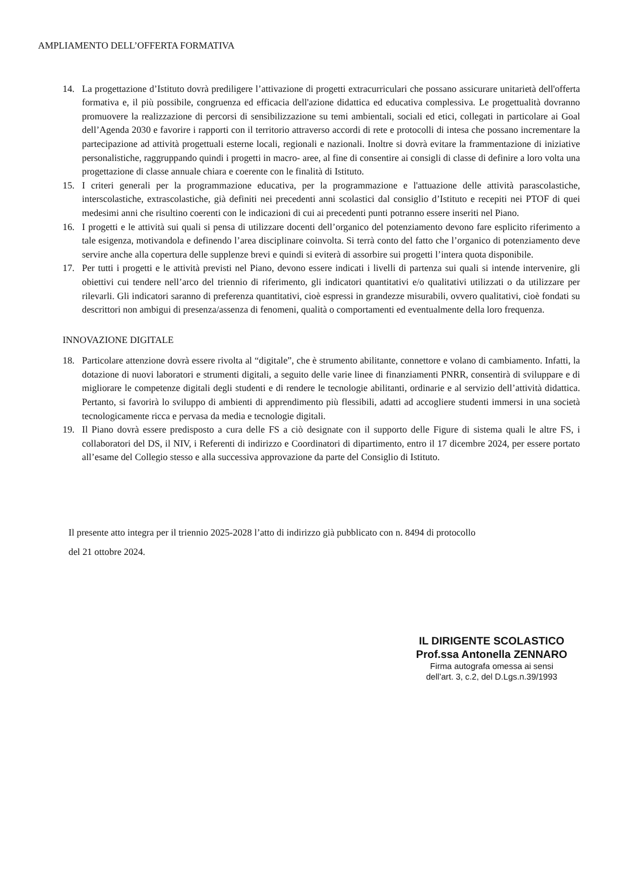AMPLIAMENTO DELL’OFFERTA FORMATIVA
14. La progettazione d’Istituto dovrà prediligere l’attivazione di progetti extracurriculari che possano assicurare unitarietà dell'offerta formativa e, il più possibile, congruenza ed efficacia dell'azione didattica ed educativa complessiva. Le progettualità dovranno promuovere la realizzazione di percorsi di sensibilizzazione su temi ambientali, sociali ed etici, collegati in particolare ai Goal dell’Agenda 2030 e favorire i rapporti con il territorio attraverso accordi di rete e protocolli di intesa che possano incrementare la partecipazione ad attività progettuali esterne locali, regionali e nazionali. Inoltre si dovrà evitare la frammentazione di iniziative personalistiche, raggruppando quindi i progetti in macro- aree, al fine di consentire ai consigli di classe di definire a loro volta una progettazione di classe annuale chiara e coerente con le finalità di Istituto.
15. I criteri generali per la programmazione educativa, per la programmazione e l'attuazione delle attività parascolastiche, interscolastiche, extrascolastiche, già definiti nei precedenti anni scolastici dal consiglio d’Istituto e recepiti nei PTOF di quei medesimi anni che risultino coerenti con le indicazioni di cui ai precedenti punti potranno essere inseriti nel Piano.
16. I progetti e le attività sui quali si pensa di utilizzare docenti dell’organico del potenziamento devono fare esplicito riferimento a tale esigenza, motivandola e definendo l’area disciplinare coinvolta. Si terrà conto del fatto che l’organico di potenziamento deve servire anche alla copertura delle supplenze brevi e quindi si eviterà di assorbire sui progetti l’intera quota disponibile.
17. Per tutti i progetti e le attività previsti nel Piano, devono essere indicati i livelli di partenza sui quali si intende intervenire, gli obiettivi cui tendere nell’arco del triennio di riferimento, gli indicatori quantitativi e/o qualitativi utilizzati o da utilizzare per rilevarli. Gli indicatori saranno di preferenza quantitativi, cioè espressi in grandezze misurabili, ovvero qualitativi, cioè fondati su descrittori non ambigui di presenza/assenza di fenomeni, qualità o comportamenti ed eventualmente della loro frequenza.
INNOVAZIONE DIGITALE
18. Particolare attenzione dovrà essere rivolta al “digitale”, che è strumento abilitante, connettore e volano di cambiamento. Infatti, la dotazione di nuovi laboratori e strumenti digitali, a seguito delle varie linee di finanziamenti PNRR, consentirà di sviluppare e di migliorare le competenze digitali degli studenti e di rendere le tecnologie abilitanti, ordinarie e al servizio dell’attività didattica. Pertanto, si favorirà lo sviluppo di ambienti di apprendimento più flessibili, adatti ad accogliere studenti immersi in una società tecnologicamente ricca e pervasa da media e tecnologie digitali.
19. Il Piano dovrà essere predisposto a cura delle FS a ciò designate con il supporto delle Figure di sistema quali le altre FS, i collaboratori del DS, il NIV, i Referenti di indirizzo e Coordinatori di dipartimento, entro il 17 dicembre 2024, per essere portato all’esame del Collegio stesso e alla successiva approvazione da parte del Consiglio di Istituto.
Il presente atto integra per il triennio 2025-2028 l’atto di indirizzo già pubblicato con n. 8494 di protocollo
del 21 ottobre 2024.
IL DIRIGENTE SCOLASTICO
Prof.ssa Antonella ZENNARO
Firma autografa omessa ai sensi
dell’art. 3, c.2, del D.Lgs.n.39/1993